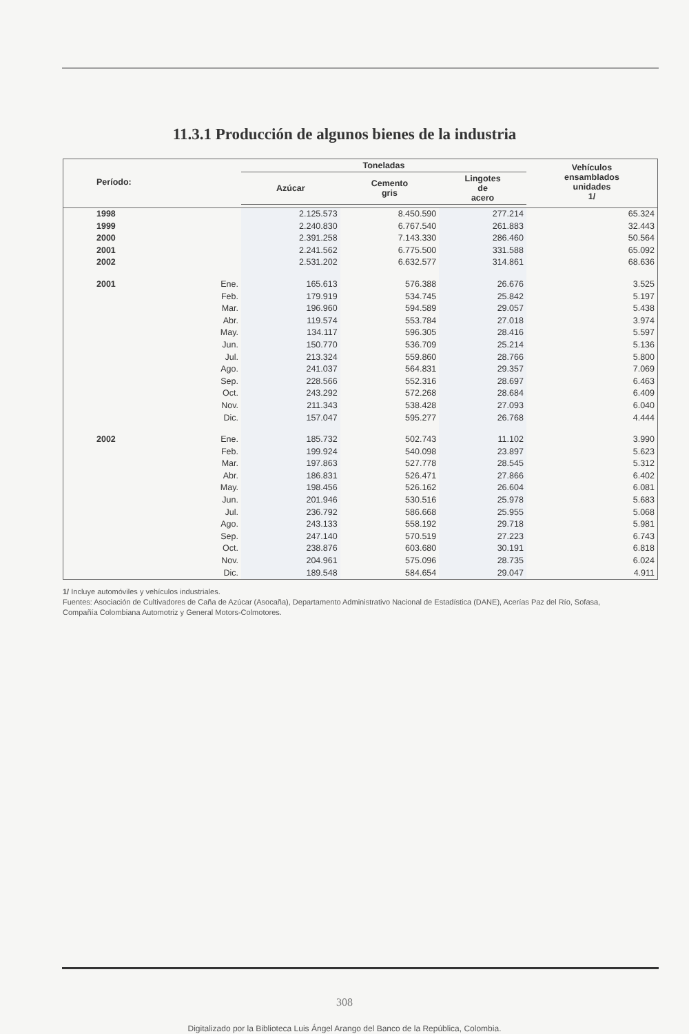11.3.1 Producción de algunos bienes de la industria
| Período: | | Toneladas | | | Vehículos ensamblados unidades 1/ |
| --- | --- | --- | --- | --- | --- |
| | | Azúcar | Cemento gris | Lingotes de acero | |
| 1998 | | 2.125.573 | 8.450.590 | 277.214 | 65.324 |
| 1999 | | 2.240.830 | 6.767.540 | 261.883 | 32.443 |
| 2000 | | 2.391.258 | 7.143.330 | 286.460 | 50.564 |
| 2001 | | 2.241.562 | 6.775.500 | 331.588 | 65.092 |
| 2002 | | 2.531.202 | 6.632.577 | 314.861 | 68.636 |
| 2001 | Ene. | 165.613 | 576.388 | 26.676 | 3.525 |
| | Feb. | 179.919 | 534.745 | 25.842 | 5.197 |
| | Mar. | 196.960 | 594.589 | 29.057 | 5.438 |
| | Abr. | 119.574 | 553.784 | 27.018 | 3.974 |
| | May. | 134.117 | 596.305 | 28.416 | 5.597 |
| | Jun. | 150.770 | 536.709 | 25.214 | 5.136 |
| | Jul. | 213.324 | 559.860 | 28.766 | 5.800 |
| | Ago. | 241.037 | 564.831 | 29.357 | 7.069 |
| | Sep. | 228.566 | 552.316 | 28.697 | 6.463 |
| | Oct. | 243.292 | 572.268 | 28.684 | 6.409 |
| | Nov. | 211.343 | 538.428 | 27.093 | 6.040 |
| | Dic. | 157.047 | 595.277 | 26.768 | 4.444 |
| 2002 | Ene. | 185.732 | 502.743 | 11.102 | 3.990 |
| | Feb. | 199.924 | 540.098 | 23.897 | 5.623 |
| | Mar. | 197.863 | 527.778 | 28.545 | 5.312 |
| | Abr. | 186.831 | 526.471 | 27.866 | 6.402 |
| | May. | 198.456 | 526.162 | 26.604 | 6.081 |
| | Jun. | 201.946 | 530.516 | 25.978 | 5.683 |
| | Jul. | 236.792 | 586.668 | 25.955 | 5.068 |
| | Ago. | 243.133 | 558.192 | 29.718 | 5.981 |
| | Sep. | 247.140 | 570.519 | 27.223 | 6.743 |
| | Oct. | 238.876 | 603.680 | 30.191 | 6.818 |
| | Nov. | 204.961 | 575.096 | 28.735 | 6.024 |
| | Dic. | 189.548 | 584.654 | 29.047 | 4.911 |
1/ Incluye automóviles y vehículos industriales.
Fuentes: Asociación de Cultivadores de Caña de Azúcar (Asocaña), Departamento Administrativo Nacional de Estadística (DANE), Acerías Paz del Río, Sofasa, Compañía Colombiana Automotriz y General Motors-Colmotores.
308
Digitalizado por la Biblioteca Luis Ángel Arango del Banco de la República, Colombia.